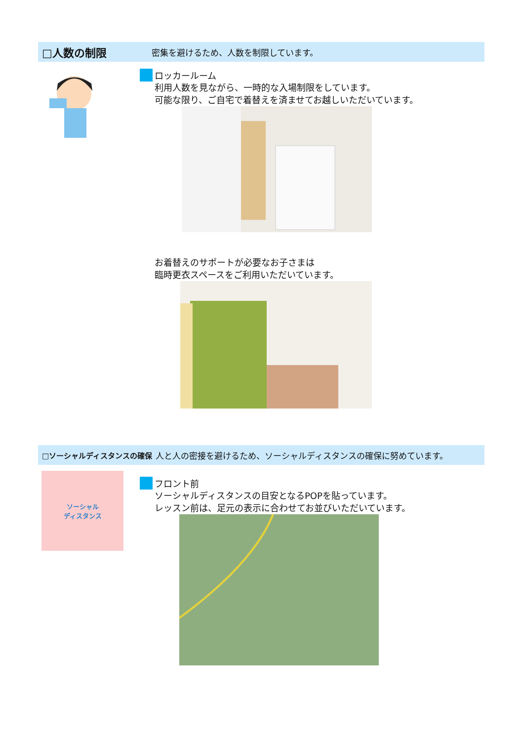□人数の制限
密集を避けるため、人数を制限しています。
ロッカールーム
利用人数を見ながら、一時的な入場制限をしています。
可能な限り、ご自宅で着替えを済ませてお越しいただいています。
お着替えのサポートが必要なお子さまは
臨時更衣スペースをご利用いただいています。
□ソーシャルディスタンスの確保
人と人の密接を避けるため、ソーシャルディスタンスの確保に努めています。
ソーシャル
ディスタンス
フロント前
ソーシャルディスタンスの目安となるPOPを貼っています。
レッスン前は、足元の表示に合わせてお並びいただいています。